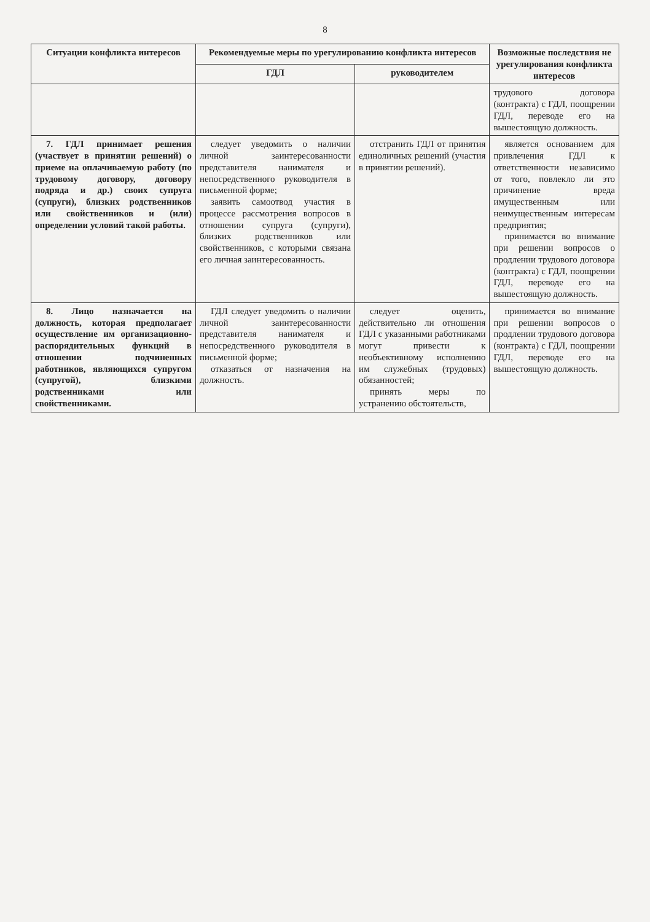8
| Ситуации конфликта интересов | Рекомендуемые меры по урегулированию конфликта интересов | | Возможные последствия не урегулирования конфликта интересов |
| --- | --- | --- | --- |
| | ГДЛ | руководителем | |
| | | | трудового договора (контракта) с ГДЛ, поощрении ГДЛ, переводе его на вышестоящую должность. |
| 7. ГДЛ принимает решения (участвует в принятии решений) о приеме на оплачиваемую работу (по трудовому договору, договору подряда и др.) своих супруга (супруги), близких родственников или свойственников и (или) определении условий такой работы. | следует уведомить о наличии личной заинтересованности представителя нанимателя и непосредственного руководителя в письменной форме; заявить самоотвод участия в процессе рассмотрения вопросов в отношении супруга (супруги), близких родственников или свойственников, с которыми связана его личная заинтересованность. | отстранить ГДЛ от принятия единоличных решений (участия в принятии решений). | является основанием для привлечения ГДЛ к ответственности независимо от того, повлекло ли это причинение вреда имущественным или неимущественным интересам предприятия; принимается во внимание при решении вопросов о продлении трудового договора (контракта) с ГДЛ, поощрении ГДЛ, переводе его на вышестоящую должность. |
| 8. Лицо назначается на должность, которая предполагает осуществление им организационно-распорядительных функций в отношении подчиненных работников, являющихся супругом (супругой), близкими родственниками или свойственниками. | ГДЛ следует уведомить о наличии личной заинтересованности представителя нанимателя и непосредственного руководителя в письменной форме; отказаться от назначения на должность. | следует оценить, действительно ли отношения ГДЛ с указанными работниками могут привести к необъективному исполнению им служебных (трудовых) обязанностей; принять меры по устранению обстоятельств, | принимается во внимание при решении вопросов о продлении трудового договора (контракта) с ГДЛ, поощрении ГДЛ, переводе его на вышестоящую должность. |